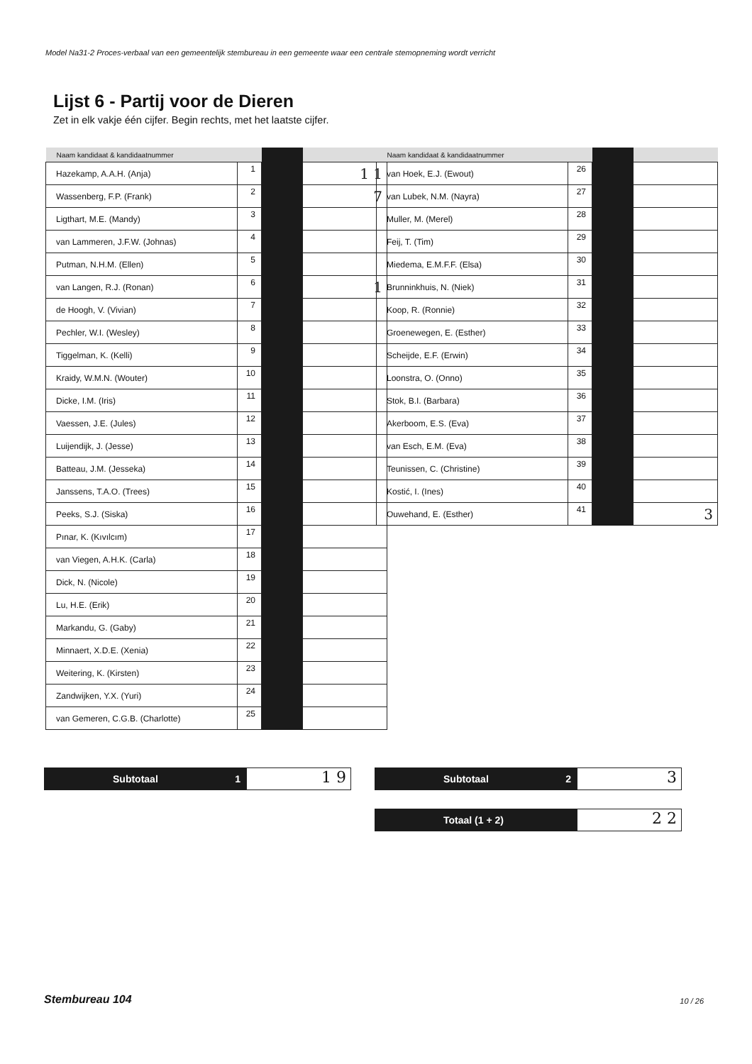Model Na31-2 Proces-verbaal van een gemeentelijk stembureau in een gemeente waar een centrale stemopneming wordt verricht
Lijst 6 - Partij voor de Dieren
Zet in elk vakje één cijfer. Begin rechts, met het laatste cijfer.
| Naam kandidaat & kandidaatnummer | | | |
| --- | --- | --- | --- |
| Hazekamp, A.A.H. (Anja) | 1 | | 1 1 |
| Wassenberg, F.P. (Frank) | 2 | | 7 |
| Ligthart, M.E. (Mandy) | 3 | | |
| van Lammeren, J.F.W. (Johnas) | 4 | | |
| Putman, N.H.M. (Ellen) | 5 | | |
| van Langen, R.J. (Ronan) | 6 | | 1 |
| de Hoogh, V. (Vivian) | 7 | | |
| Pechler, W.I. (Wesley) | 8 | | |
| Tiggelman, K. (Kelli) | 9 | | |
| Kraidy, W.M.N. (Wouter) | 10 | | |
| Dicke, I.M. (Iris) | 11 | | |
| Vaessen, J.E. (Jules) | 12 | | |
| Luijendijk, J. (Jesse) | 13 | | |
| Batteau, J.M. (Jesseka) | 14 | | |
| Janssens, T.A.O. (Trees) | 15 | | |
| Peeks, S.J. (Siska) | 16 | | |
| Pınar, K. (Kıvılcım) | 17 | | |
| van Viegen, A.H.K. (Carla) | 18 | | |
| Dick, N. (Nicole) | 19 | | |
| Lu, H.E. (Erik) | 20 | | |
| Markandu, G. (Gaby) | 21 | | |
| Minnaert, X.D.E. (Xenia) | 22 | | |
| Weitering, K. (Kirsten) | 23 | | |
| Zandwijken, Y.X. (Yuri) | 24 | | |
| van Gemeren, C.G.B. (Charlotte) | 25 | | |
| Naam kandidaat & kandidaatnummer | | | |
| --- | --- | --- | --- |
| van Hoek, E.J. (Ewout) | 26 | | |
| van Lubek, N.M. (Nayra) | 27 | | |
| Muller, M. (Merel) | 28 | | |
| Feij, T. (Tim) | 29 | | |
| Miedema, E.M.F.F. (Elsa) | 30 | | |
| Brunninkhuis, N. (Niek) | 31 | | |
| Koop, R. (Ronnie) | 32 | | |
| Groenewegen, E. (Esther) | 33 | | |
| Scheijde, E.F. (Erwin) | 34 | | |
| Loonstra, O. (Onno) | 35 | | |
| Stok, B.I. (Barbara) | 36 | | |
| Akerboom, E.S. (Eva) | 37 | | |
| van Esch, E.M. (Eva) | 38 | | |
| Teunissen, C. (Christine) | 39 | | |
| Kostić, I. (Ines) | 40 | | |
| Ouwehand, E. (Esther) | 41 | | 3 |
Subtotaal 1
1 9
Subtotaal 2
3
Totaal (1 + 2)
2 2
Stembureau 104 10 / 26